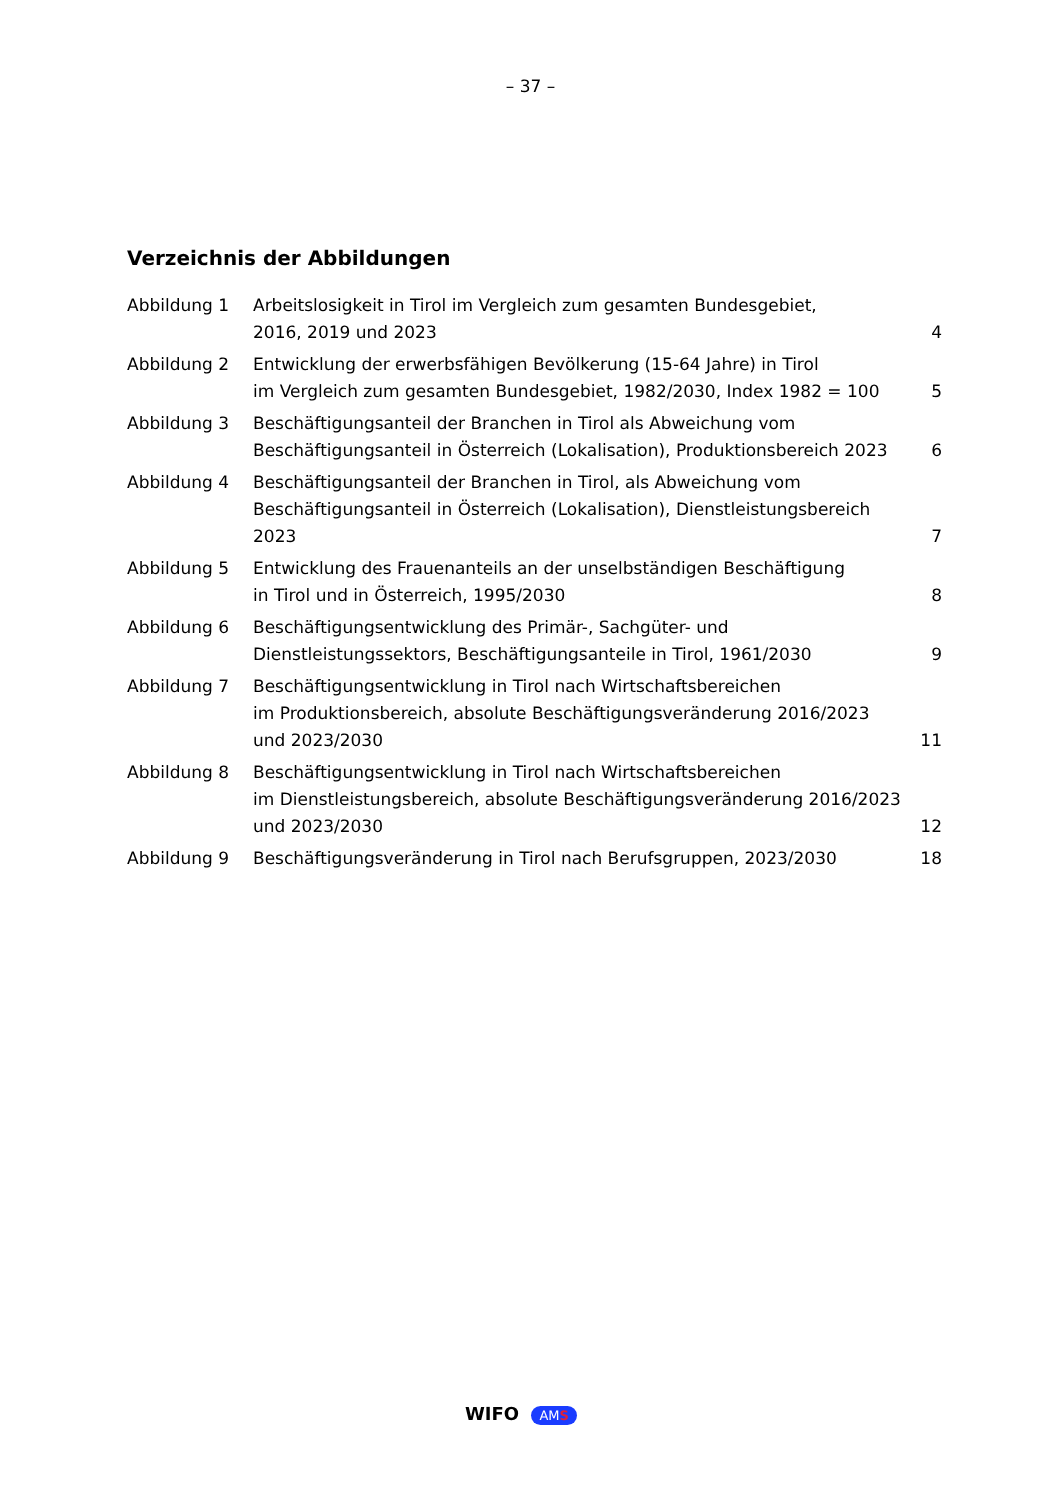– 37 –
Verzeichnis der Abbildungen
| Abbildung 1 | Arbeitslosigkeit in Tirol im Vergleich zum gesamten Bundesgebiet, 2016, 2019 und 2023 | 4 |
| Abbildung 2 | Entwicklung der erwerbsfähigen Bevölkerung (15-64 Jahre) in Tirol im Vergleich zum gesamten Bundesgebiet, 1982/2030, Index 1982 = 100 | 5 |
| Abbildung 3 | Beschäftigungsanteil der Branchen in Tirol als Abweichung vom Beschäftigungsanteil in Österreich (Lokalisation), Produktionsbereich 2023 | 6 |
| Abbildung 4 | Beschäftigungsanteil der Branchen in Tirol, als Abweichung vom Beschäftigungsanteil in Österreich (Lokalisation), Dienstleistungsbereich 2023 | 7 |
| Abbildung 5 | Entwicklung des Frauenanteils an der unselbständigen Beschäftigung in Tirol und in Österreich, 1995/2030 | 8 |
| Abbildung 6 | Beschäftigungsentwicklung des Primär-, Sachgüter- und Dienstleistungssektors, Beschäftigungsanteile in Tirol, 1961/2030 | 9 |
| Abbildung 7 | Beschäftigungsentwicklung in Tirol nach Wirtschaftsbereichen im Produktionsbereich, absolute Beschäftigungsveränderung 2016/2023 und 2023/2030 | 11 |
| Abbildung 8 | Beschäftigungsentwicklung in Tirol nach Wirtschaftsbereichen im Dienstleistungsbereich, absolute Beschäftigungsveränderung 2016/2023 und 2023/2030 | 12 |
| Abbildung 9 | Beschäftigungsveränderung in Tirol nach Berufsgruppen, 2023/2030 | 18 |
WIFO AMS